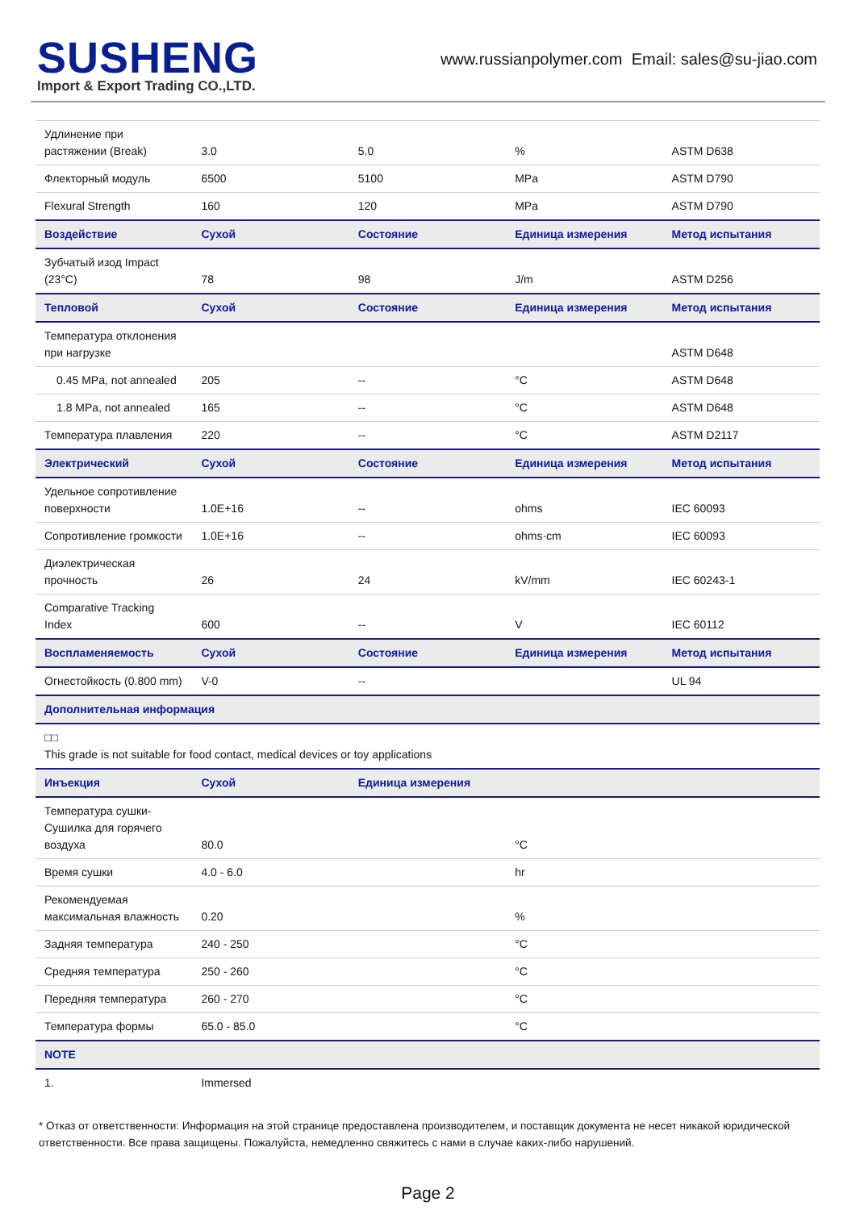SUSHENG
Import & Export Trading CO.,LTD.
www.russianpolymer.com Email: sales@su-jiao.com
| Удлинение при растяжении (Break) | 3.0 | 5.0 | % | ASTM D638 |
| Флекторный модуль | 6500 | 5100 | MPa | ASTM D790 |
| Flexural Strength | 160 | 120 | MPa | ASTM D790 |
| Воздействие | Сухой | Состояние | Единица измерения | Метод испытания |
| Зубчатый изод Impact (23°C) | 78 | 98 | J/m | ASTM D256 |
| Тепловой | Сухой | Состояние | Единица измерения | Метод испытания |
| Температура отклонения при нагрузке | | | | ASTM D648 |
| 0.45 MPa, not annealed | 205 | -- | °C | ASTM D648 |
| 1.8 MPa, not annealed | 165 | -- | °C | ASTM D648 |
| Температура плавления | 220 | -- | °C | ASTM D2117 |
| Электрический | Сухой | Состояние | Единица измерения | Метод испытания |
| Удельное сопротивление поверхности | 1.0E+16 | -- | ohms | IEC 60093 |
| Сопротивление громкости | 1.0E+16 | -- | ohms·cm | IEC 60093 |
| Диэлектрическая прочность | 26 | 24 | kV/mm | IEC 60243-1 |
| Comparative Tracking Index | 600 | -- | V | IEC 60112 |
| Воспламеняемость | Сухой | Состояние | Единица измерения | Метод испытания |
| Огнестойкость (0.800 mm) | V-0 | -- | | UL 94 |
| Дополнительная информация | | | | |
| □□ This grade is not suitable for food contact, medical devices or toy applications | | | | |
| Инъекция | Сухой | Единица измерения | | |
| Температура сушки-Сушилка для горячего воздуха | 80.0 | | °C | |
| Время сушки | 4.0 - 6.0 | | hr | |
| Рекомендуемая максимальная влажность | 0.20 | | % | |
| Задняя температура | 240 - 250 | | °C | |
| Средняя температура | 250 - 260 | | °C | |
| Передняя температура | 260 - 270 | | °C | |
| Температура формы | 65.0 - 85.0 | | °C | |
| NOTE | | | | |
| 1. | Immersed | | | |
* Отказ от ответственности: Информация на этой странице предоставлена производителем, и поставщик документа не несет никакой юридической ответственности. Все права защищены. Пожалуйста, немедленно свяжитесь с нами в случае каких-либо нарушений.
Page 2